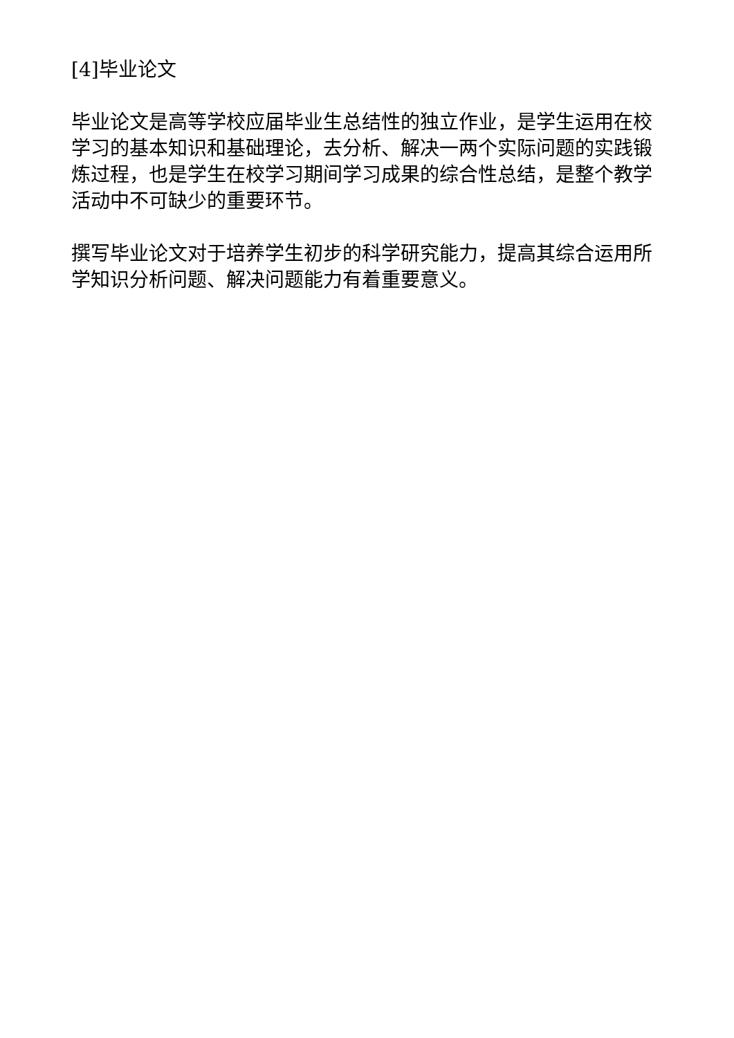[4]毕业论文
毕业论文是高等学校应届毕业生总结性的独立作业，是学生运用在校学习的基本知识和基础理论，去分析、解决一两个实际问题的实践锻炼过程，也是学生在校学习期间学习成果的综合性总结，是整个教学活动中不可缺少的重要环节。
撰写毕业论文对于培养学生初步的科学研究能力，提高其综合运用所学知识分析问题、解决问题能力有着重要意义。